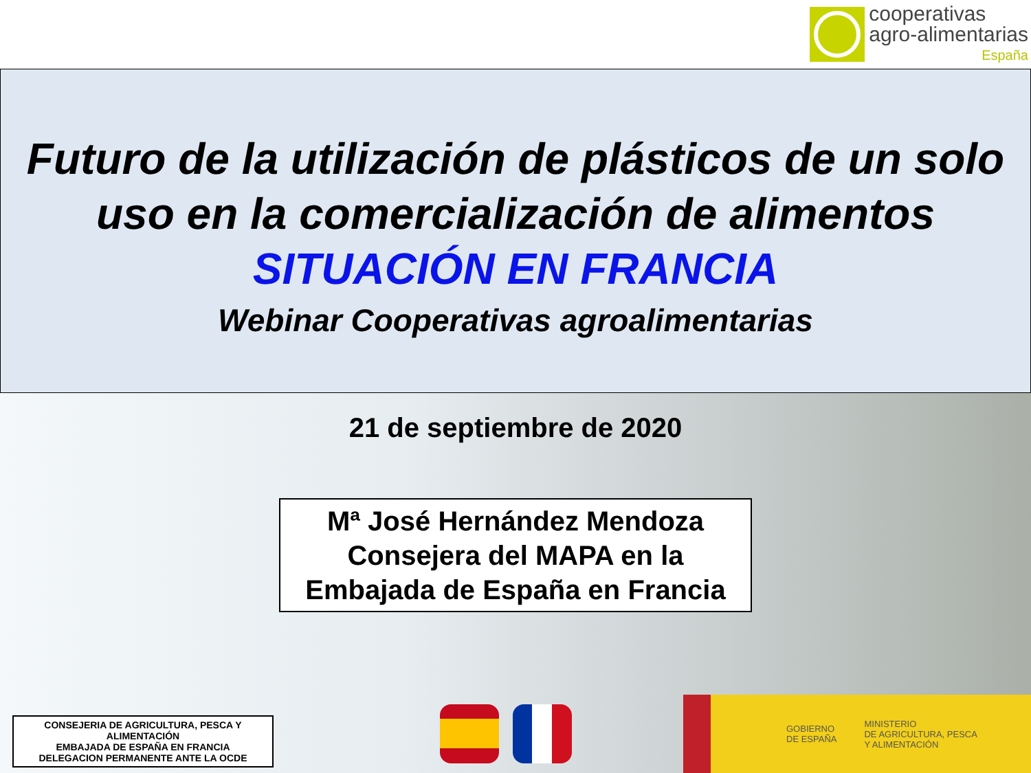cooperativas
agro-alimentarias
España
Futuro de la utilización de plásticos de un solo uso en la comercialización de alimentos
SITUACIÓN EN FRANCIA
Webinar Cooperativas agroalimentarias
21 de septiembre de 2020
Mª José Hernández Mendoza
Consejera del MAPA en la
Embajada de España en Francia
CONSEJERIA DE AGRICULTURA, PESCA Y ALIMENTACIÓN
EMBAJADA DE ESPAÑA EN FRANCIA
DELEGACION PERMANENTE ANTE LA OCDE
GOBIERNO
DE ESPAÑA
MINISTERIO
DE AGRICULTURA, PESCA
Y ALIMENTACIÓN